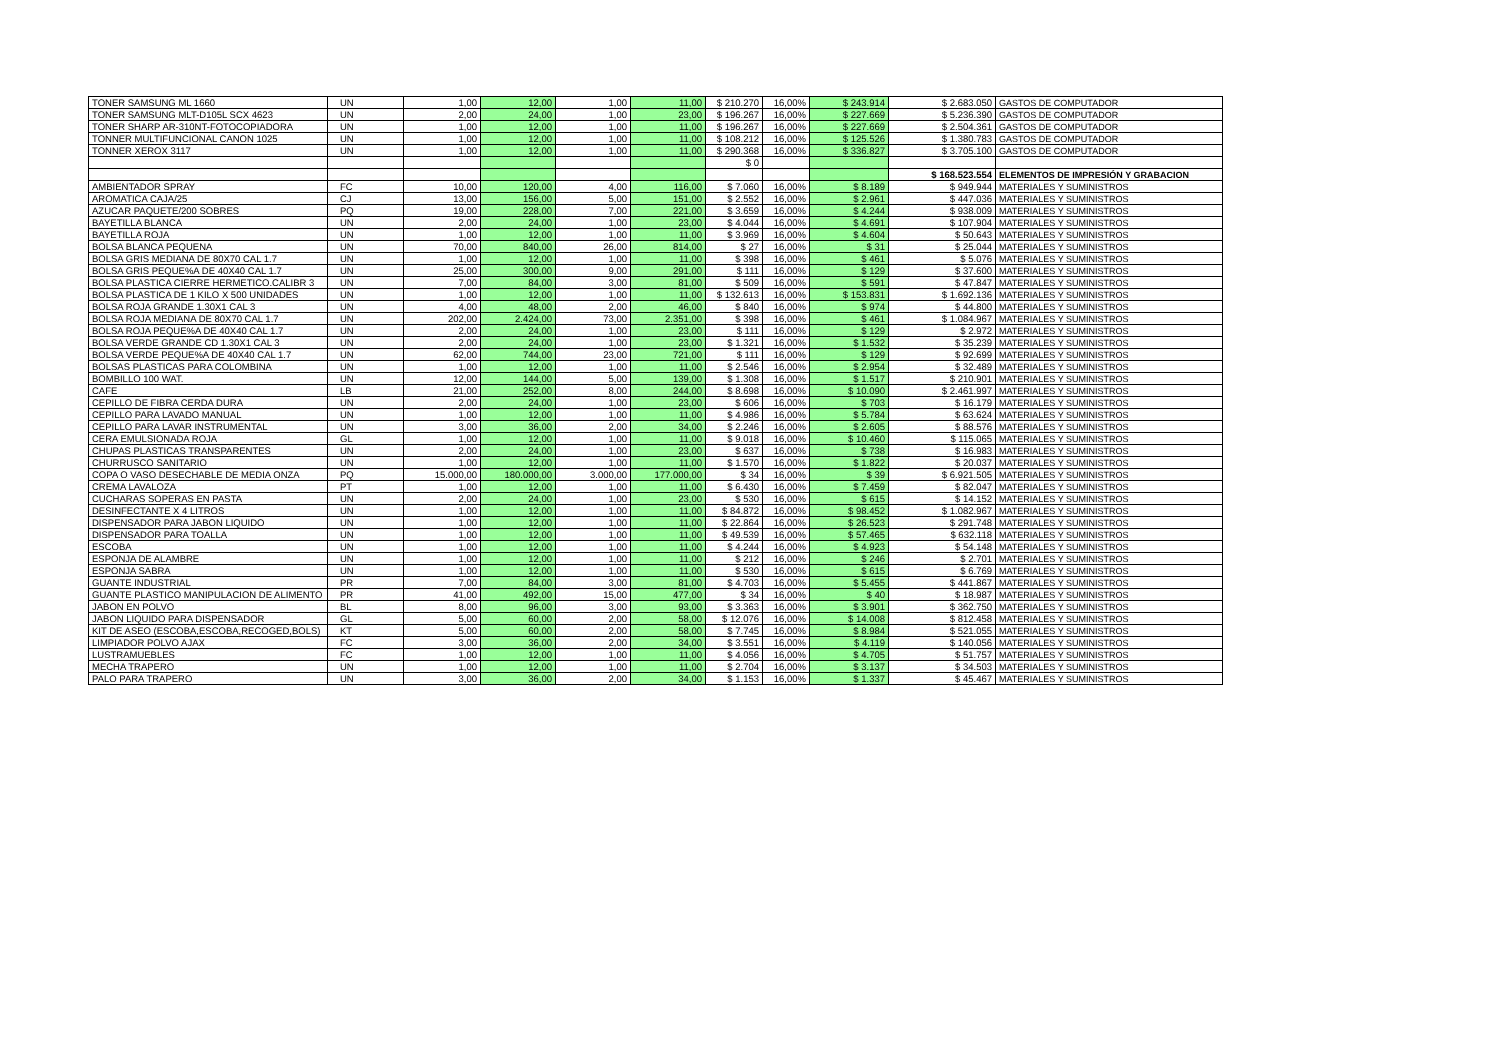| TONER SAMSUNG ML 1660 | UN | 1,00 | 12,00 | 1,00 | 11,00 | $ 210.270 | 16,00% | $ 243.914 | $ 2.683.050 | GASTOS DE COMPUTADOR |
| TONER SAMSUNG MLT-D105L SCX 4623 | UN | 2,00 | 24,00 | 1,00 | 23,00 | $ 196.267 | 16,00% | $ 227.669 | $ 5.236.390 | GASTOS DE COMPUTADOR |
| TONER SHARP AR-310NT-FOTOCOPIADORA | UN | 1,00 | 12,00 | 1,00 | 11,00 | $ 196.267 | 16,00% | $ 227.669 | $ 2.504.361 | GASTOS DE COMPUTADOR |
| TONNER MULTIFUNCIONAL CANON 1025 | UN | 1,00 | 12,00 | 1,00 | 11,00 | $ 108.212 | 16,00% | $ 125.526 | $ 1.380.783 | GASTOS DE COMPUTADOR |
| TONNER XEROX 3117 | UN | 1,00 | 12,00 | 1,00 | 11,00 | $ 290.368 | 16,00% | $ 336.827 | $ 3.705.100 | GASTOS DE COMPUTADOR |
| | | | | | | $ 0 | | | | |
| | | | | | | | | | $ 168.523.554 | ELEMENTOS DE IMPRESIÓN Y GRABACION |
| AMBIENTADOR SPRAY | FC | 10,00 | 120,00 | 4,00 | 116,00 | $ 7.060 | 16,00% | $ 8.189 | $ 949.944 | MATERIALES Y SUMINISTROS |
| AROMATICA CAJA/25 | CJ | 13,00 | 156,00 | 5,00 | 151,00 | $ 2.552 | 16,00% | $ 2.961 | $ 447.036 | MATERIALES Y SUMINISTROS |
| AZUCAR PAQUETE/200 SOBRES | PQ | 19,00 | 228,00 | 7,00 | 221,00 | $ 3.659 | 16,00% | $ 4.244 | $ 938.009 | MATERIALES Y SUMINISTROS |
| BAYETILLA BLANCA | UN | 2,00 | 24,00 | 1,00 | 23,00 | $ 4.044 | 16,00% | $ 4.691 | $ 107.904 | MATERIALES Y SUMINISTROS |
| BAYETILLA ROJA | UN | 1,00 | 12,00 | 1,00 | 11,00 | $ 3.969 | 16,00% | $ 4.604 | $ 50.643 | MATERIALES Y SUMINISTROS |
| BOLSA BLANCA PEQUENA | UN | 70,00 | 840,00 | 26,00 | 814,00 | $ 27 | 16,00% | $ 31 | $ 25.044 | MATERIALES Y SUMINISTROS |
| BOLSA GRIS MEDIANA DE 80X70 CAL 1.7 | UN | 1,00 | 12,00 | 1,00 | 11,00 | $ 398 | 16,00% | $ 461 | $ 5.076 | MATERIALES Y SUMINISTROS |
| BOLSA GRIS PEQUE%A DE 40X40 CAL 1.7 | UN | 25,00 | 300,00 | 9,00 | 291,00 | $ 111 | 16,00% | $ 129 | $ 37.600 | MATERIALES Y SUMINISTROS |
| BOLSA PLASTICA CIERRE HERMETICO.CALIBR 3 | UN | 7,00 | 84,00 | 3,00 | 81,00 | $ 509 | 16,00% | $ 591 | $ 47.847 | MATERIALES Y SUMINISTROS |
| BOLSA PLASTICA DE 1 KILO X 500 UNIDADES | UN | 1,00 | 12,00 | 1,00 | 11,00 | $ 132.613 | 16,00% | $ 153.831 | $ 1.692.136 | MATERIALES Y SUMINISTROS |
| BOLSA ROJA GRANDE 1.30X1 CAL 3 | UN | 4,00 | 48,00 | 2,00 | 46,00 | $ 840 | 16,00% | $ 974 | $ 44.800 | MATERIALES Y SUMINISTROS |
| BOLSA ROJA MEDIANA DE 80X70 CAL 1.7 | UN | 202,00 | 2.424,00 | 73,00 | 2.351,00 | $ 398 | 16,00% | $ 461 | $ 1.084.967 | MATERIALES Y SUMINISTROS |
| BOLSA ROJA PEQUE%A DE 40X40 CAL 1.7 | UN | 2,00 | 24,00 | 1,00 | 23,00 | $ 111 | 16,00% | $ 129 | $ 2.972 | MATERIALES Y SUMINISTROS |
| BOLSA VERDE GRANDE CD 1.30X1 CAL 3 | UN | 2,00 | 24,00 | 1,00 | 23,00 | $ 1.321 | 16,00% | $ 1.532 | $ 35.239 | MATERIALES Y SUMINISTROS |
| BOLSA VERDE PEQUE%A DE 40X40 CAL 1.7 | UN | 62,00 | 744,00 | 23,00 | 721,00 | $ 111 | 16,00% | $ 129 | $ 92.699 | MATERIALES Y SUMINISTROS |
| BOLSAS PLASTICAS PARA COLOMBINA | UN | 1,00 | 12,00 | 1,00 | 11,00 | $ 2.546 | 16,00% | $ 2.954 | $ 32.489 | MATERIALES Y SUMINISTROS |
| BOMBILLO 100 WAT. | UN | 12,00 | 144,00 | 5,00 | 139,00 | $ 1.308 | 16,00% | $ 1.517 | $ 210.901 | MATERIALES Y SUMINISTROS |
| CAFE | LB | 21,00 | 252,00 | 8,00 | 244,00 | $ 8.698 | 16,00% | $ 10.090 | $ 2.461.997 | MATERIALES Y SUMINISTROS |
| CEPILLO DE FIBRA CERDA DURA | UN | 2,00 | 24,00 | 1,00 | 23,00 | $ 606 | 16,00% | $ 703 | $ 16.179 | MATERIALES Y SUMINISTROS |
| CEPILLO PARA LAVADO MANUAL | UN | 1,00 | 12,00 | 1,00 | 11,00 | $ 4.986 | 16,00% | $ 5.784 | $ 63.624 | MATERIALES Y SUMINISTROS |
| CEPILLO PARA LAVAR INSTRUMENTAL | UN | 3,00 | 36,00 | 2,00 | 34,00 | $ 2.246 | 16,00% | $ 2.605 | $ 88.576 | MATERIALES Y SUMINISTROS |
| CERA EMULSIONADA ROJA | GL | 1,00 | 12,00 | 1,00 | 11,00 | $ 9.018 | 16,00% | $ 10.460 | $ 115.065 | MATERIALES Y SUMINISTROS |
| CHUPAS PLASTICAS TRANSPARENTES | UN | 2,00 | 24,00 | 1,00 | 23,00 | $ 637 | 16,00% | $ 738 | $ 16.983 | MATERIALES Y SUMINISTROS |
| CHURRUSCO SANITARIO | UN | 1,00 | 12,00 | 1,00 | 11,00 | $ 1.570 | 16,00% | $ 1.822 | $ 20.037 | MATERIALES Y SUMINISTROS |
| COPA O VASO DESECHABLE DE MEDIA ONZA | PQ | 15.000,00 | 180.000,00 | 3.000,00 | 177.000,00 | $ 34 | 16,00% | $ 39 | $ 6.921.505 | MATERIALES Y SUMINISTROS |
| CREMA LAVALOZA | PT | 1,00 | 12,00 | 1,00 | 11,00 | $ 6.430 | 16,00% | $ 7.459 | $ 82.047 | MATERIALES Y SUMINISTROS |
| CUCHARAS SOPERAS EN PASTA | UN | 2,00 | 24,00 | 1,00 | 23,00 | $ 530 | 16,00% | $ 615 | $ 14.152 | MATERIALES Y SUMINISTROS |
| DESINFECTANTE X 4 LITROS | UN | 1,00 | 12,00 | 1,00 | 11,00 | $ 84.872 | 16,00% | $ 98.452 | $ 1.082.967 | MATERIALES Y SUMINISTROS |
| DISPENSADOR PARA JABON LIQUIDO | UN | 1,00 | 12,00 | 1,00 | 11,00 | $ 22.864 | 16,00% | $ 26.523 | $ 291.748 | MATERIALES Y SUMINISTROS |
| DISPENSADOR PARA TOALLA | UN | 1,00 | 12,00 | 1,00 | 11,00 | $ 49.539 | 16,00% | $ 57.465 | $ 632.118 | MATERIALES Y SUMINISTROS |
| ESCOBA | UN | 1,00 | 12,00 | 1,00 | 11,00 | $ 4.244 | 16,00% | $ 4.923 | $ 54.148 | MATERIALES Y SUMINISTROS |
| ESPONJA DE ALAMBRE | UN | 1,00 | 12,00 | 1,00 | 11,00 | $ 212 | 16,00% | $ 246 | $ 2.701 | MATERIALES Y SUMINISTROS |
| ESPONJA SABRA | UN | 1,00 | 12,00 | 1,00 | 11,00 | $ 530 | 16,00% | $ 615 | $ 6.769 | MATERIALES Y SUMINISTROS |
| GUANTE INDUSTRIAL | PR | 7,00 | 84,00 | 3,00 | 81,00 | $ 4.703 | 16,00% | $ 5.455 | $ 441.867 | MATERIALES Y SUMINISTROS |
| GUANTE PLASTICO MANIPULACION DE ALIMENTO | PR | 41,00 | 492,00 | 15,00 | 477,00 | $ 34 | 16,00% | $ 40 | $ 18.987 | MATERIALES Y SUMINISTROS |
| JABON EN POLVO | BL | 8,00 | 96,00 | 3,00 | 93,00 | $ 3.363 | 16,00% | $ 3.901 | $ 362.750 | MATERIALES Y SUMINISTROS |
| JABON LIQUIDO PARA DISPENSADOR | GL | 5,00 | 60,00 | 2,00 | 58,00 | $ 12.076 | 16,00% | $ 14.008 | $ 812.458 | MATERIALES Y SUMINISTROS |
| KIT DE ASEO (ESCOBA,ESCOBA,RECOGED,BOLS) | KT | 5,00 | 60,00 | 2,00 | 58,00 | $ 7.745 | 16,00% | $ 8.984 | $ 521.055 | MATERIALES Y SUMINISTROS |
| LIMPIADOR POLVO AJAX | FC | 3,00 | 36,00 | 2,00 | 34,00 | $ 3.551 | 16,00% | $ 4.119 | $ 140.056 | MATERIALES Y SUMINISTROS |
| LUSTRAMUEBLES | FC | 1,00 | 12,00 | 1,00 | 11,00 | $ 4.056 | 16,00% | $ 4.705 | $ 51.757 | MATERIALES Y SUMINISTROS |
| MECHA TRAPERO | UN | 1,00 | 12,00 | 1,00 | 11,00 | $ 2.704 | 16,00% | $ 3.137 | $ 34.503 | MATERIALES Y SUMINISTROS |
| PALO PARA TRAPERO | UN | 3,00 | 36,00 | 2,00 | 34,00 | $ 1.153 | 16,00% | $ 1.337 | $ 45.467 | MATERIALES Y SUMINISTROS |